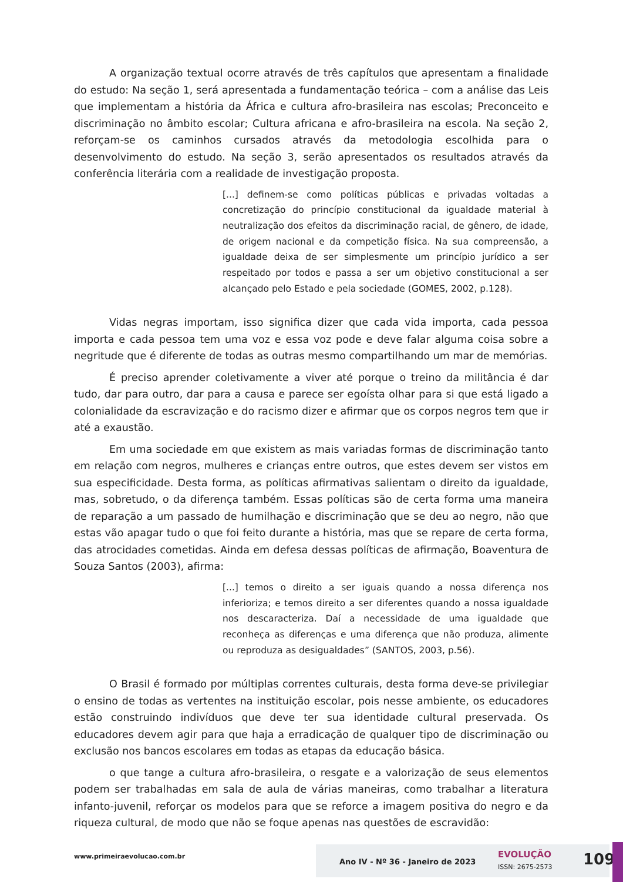A organização textual ocorre através de três capítulos que apresentam a finalidade do estudo: Na seção 1, será apresentada a fundamentação teórica – com a análise das Leis que implementam a história da África e cultura afro-brasileira nas escolas; Preconceito e discriminação no âmbito escolar; Cultura africana e afro-brasileira na escola. Na seção 2, reforçam-se os caminhos cursados através da metodologia escolhida para o desenvolvimento do estudo. Na seção 3, serão apresentados os resultados através da conferência literária com a realidade de investigação proposta.
[...] definem-se como políticas públicas e privadas voltadas a concretização do princípio constitucional da igualdade material à neutralização dos efeitos da discriminação racial, de gênero, de idade, de origem nacional e da competição física. Na sua compreensão, a igualdade deixa de ser simplesmente um princípio jurídico a ser respeitado por todos e passa a ser um objetivo constitucional a ser alcançado pelo Estado e pela sociedade (GOMES, 2002, p.128).
Vidas negras importam, isso significa dizer que cada vida importa, cada pessoa importa e cada pessoa tem uma voz e essa voz pode e deve falar alguma coisa sobre a negritude que é diferente de todas as outras mesmo compartilhando um mar de memórias.
É preciso aprender coletivamente a viver até porque o treino da militância é dar tudo, dar para outro, dar para a causa e parece ser egoísta olhar para si que está ligado a colonialidade da escravização e do racismo dizer e afirmar que os corpos negros tem que ir até a exaustão.
Em uma sociedade em que existem as mais variadas formas de discriminação tanto em relação com negros, mulheres e crianças entre outros, que estes devem ser vistos em sua especificidade. Desta forma, as políticas afirmativas salientam o direito da igualdade, mas, sobretudo, o da diferença também. Essas políticas são de certa forma uma maneira de reparação a um passado de humilhação e discriminação que se deu ao negro, não que estas vão apagar tudo o que foi feito durante a história, mas que se repare de certa forma, das atrocidades cometidas. Ainda em defesa dessas políticas de afirmação, Boaventura de Souza Santos (2003), afirma:
[...] temos o direito a ser iguais quando a nossa diferença nos inferioriza; e temos direito a ser diferentes quando a nossa igualdade nos descaracteriza. Daí a necessidade de uma igualdade que reconheça as diferenças e uma diferença que não produza, alimente ou reproduza as desigualdades” (SANTOS, 2003, p.56).
O Brasil é formado por múltiplas correntes culturais, desta forma deve-se privilegiar o ensino de todas as vertentes na instituição escolar, pois nesse ambiente, os educadores estão construindo indivíduos que deve ter sua identidade cultural preservada. Os educadores devem agir para que haja a erradicação de qualquer tipo de discriminação ou exclusão nos bancos escolares em todas as etapas da educação básica.
o que tange a cultura afro-brasileira, o resgate e a valorização de seus elementos podem ser trabalhadas em sala de aula de várias maneiras, como trabalhar a literatura infanto-juvenil, reforçar os modelos para que se reforce a imagem positiva do negro e da riqueza cultural, de modo que não se foque apenas nas questões de escravidão:
www.primeiraevolucao.com.br
Ano IV - Nº 36 - Janeiro de 2023
EVOLUÇÃO
ISSN: 2675-2573 109